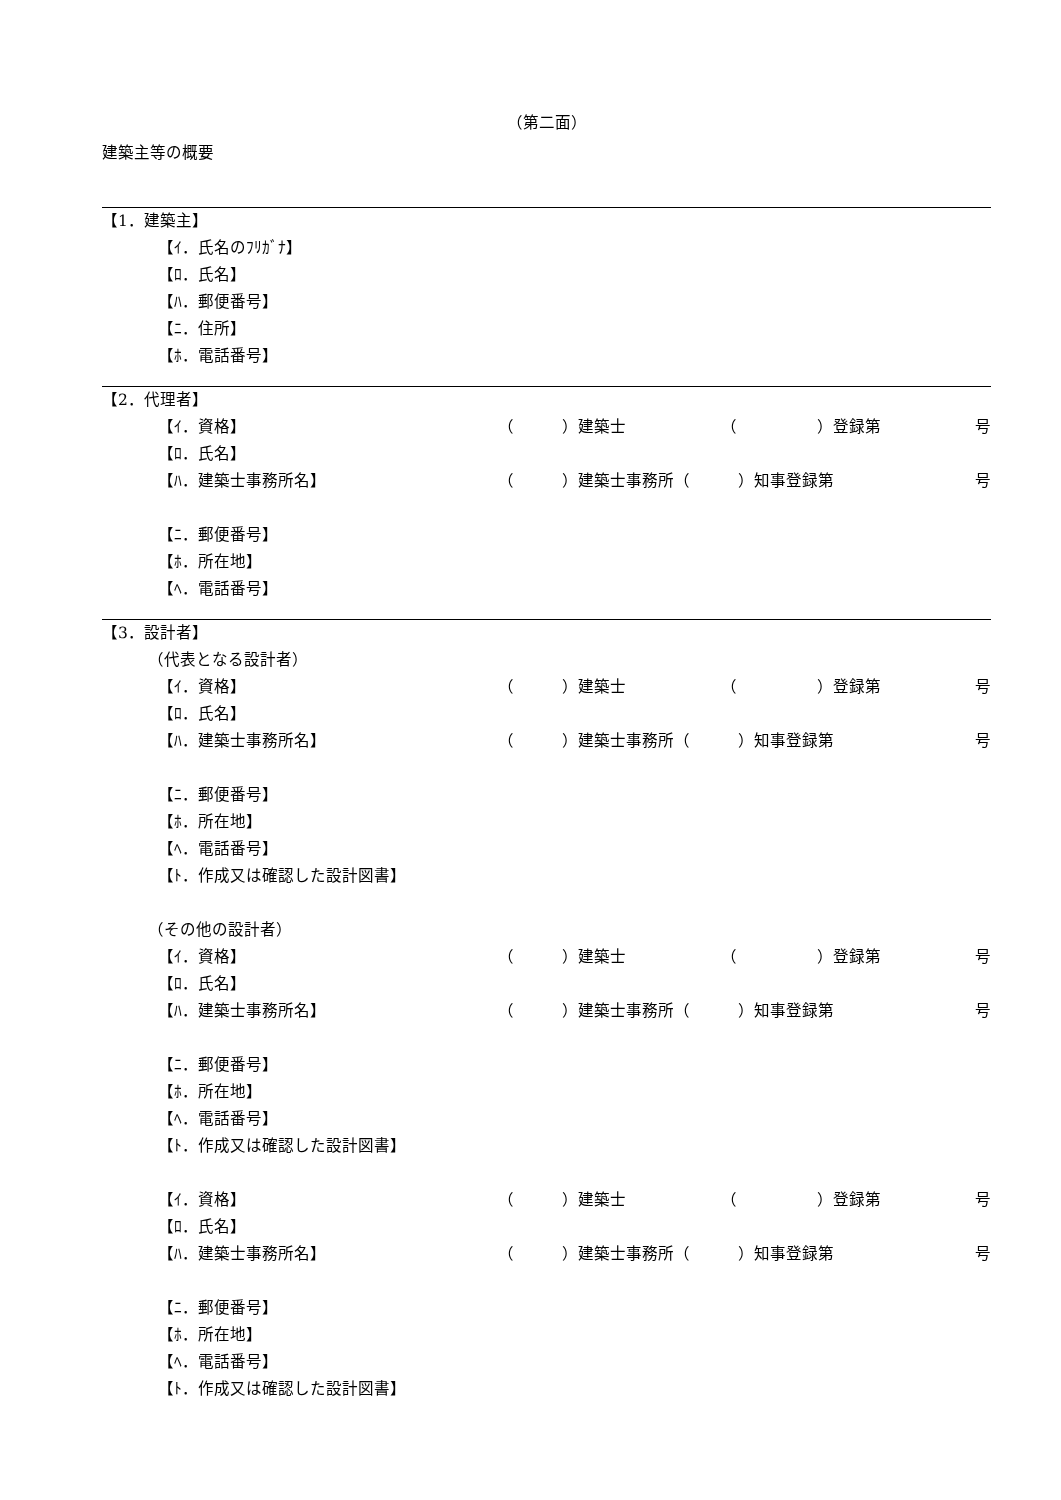（第二面）
建築主等の概要
【1．建築主】
【ｲ．氏名のﾌﾘｶﾞﾅ】
【ﾛ．氏名】
【ﾊ．郵便番号】
【ﾆ．住所】
【ﾎ．電話番号】
【2．代理者】
【ｲ．資格】 （　　　）建築士 （　　　　　）登録第 号
【ﾛ．氏名】
【ﾊ．建築士事務所名】 （　　　）建築士事務所（　　　）知事登録第 号
【ﾆ．郵便番号】
【ﾎ．所在地】
【ﾍ．電話番号】
【3．設計者】
（代表となる設計者）
【ｲ．資格】 （　　　）建築士 （　　　　　）登録第 号
【ﾛ．氏名】
【ﾊ．建築士事務所名】 （　　　）建築士事務所（　　　）知事登録第 号
【ﾆ．郵便番号】
【ﾎ．所在地】
【ﾍ．電話番号】
【ﾄ．作成又は確認した設計図書】
（その他の設計者）
【ｲ．資格】 （　　　）建築士 （　　　　　）登録第 号
【ﾛ．氏名】
【ﾊ．建築士事務所名】 （　　　）建築士事務所（　　　）知事登録第 号
【ﾆ．郵便番号】
【ﾎ．所在地】
【ﾍ．電話番号】
【ﾄ．作成又は確認した設計図書】
【ｲ．資格】 （　　　）建築士 （　　　　　）登録第 号
【ﾛ．氏名】
【ﾊ．建築士事務所名】 （　　　）建築士事務所（　　　）知事登録第 号
【ﾆ．郵便番号】
【ﾎ．所在地】
【ﾍ．電話番号】
【ﾄ．作成又は確認した設計図書】